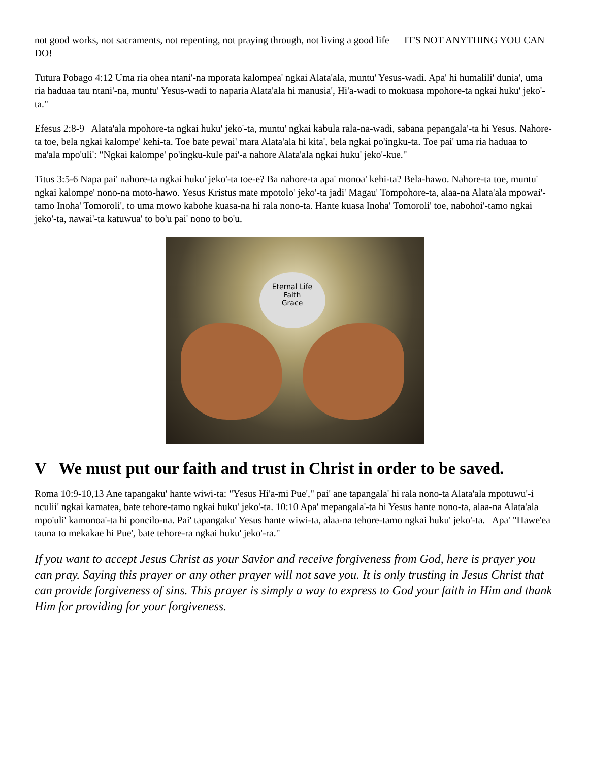not good works, not sacraments, not repenting, not praying through, not living a good life — IT'S NOT ANYTHING YOU CAN DO!
Tutura Pobago 4:12 Uma ria ohea ntani'-na mporata kalompea' ngkai Alata'ala, muntu' Yesus-wadi. Apa' hi humalili' dunia', uma ria haduaa tau ntani'-na, muntu' Yesus-wadi to naparia Alata'ala hi manusia', Hi'a-wadi to mokuasa mpohore-ta ngkai huku' jeko'-ta."
Efesus 2:8-9 Alata'ala mpohore-ta ngkai huku' jeko'-ta, muntu' ngkai kabula rala-na-wadi, sabana pepangala'-ta hi Yesus. Nahore-ta toe, bela ngkai kalompe' kehi-ta. Toe bate pewai' mara Alata'ala hi kita', bela ngkai po'ingku-ta. Toe pai' uma ria haduaa to ma'ala mpo'uli': "Ngkai kalompe' po'ingku-kule pai'-a nahore Alata'ala ngkai huku' jeko'-kue."
Titus 3:5-6 Napa pai' nahore-ta ngkai huku' jeko'-ta toe-e? Ba nahore-ta apa' monoa' kehi-ta? Bela-hawo. Nahore-ta toe, muntu' ngkai kalompe' nono-na moto-hawo. Yesus Kristus mate mpotolo' jeko'-ta jadi' Magau' Tompohore-ta, alaa-na Alata'ala mpowai'-tamo Inoha' Tomoroli', to uma mowo kabohe kuasa-na hi rala nono-ta. Hante kuasa Inoha' Tomoroli' toe, nabohoi'-tamo ngkai jeko'-ta, nawai'-ta katuwua' to bo'u pai' nono to bo'u.
Eternal Life
Faith
Grace
V We must put our faith and trust in Christ in order to be saved.
Roma 10:9-10,13 Ane tapangaku' hante wiwi-ta: "Yesus Hi'a-mi Pue'," pai' ane tapangala' hi rala nono-ta Alata'ala mpotuwu'-i nculii' ngkai kamatea, bate tehore-tamo ngkai huku' jeko'-ta. 10:10 Apa' mepangala'-ta hi Yesus hante nono-ta, alaa-na Alata'ala mpo'uli' kamonoa'-ta hi poncilo-na. Pai' tapangaku' Yesus hante wiwi-ta, alaa-na tehore-tamo ngkai huku' jeko'-ta. Apa' "Hawe'ea tauna to mekakae hi Pue', bate tehore-ra ngkai huku' jeko'-ra."
If you want to accept Jesus Christ as your Savior and receive forgiveness from God, here is prayer you can pray. Saying this prayer or any other prayer will not save you. It is only trusting in Jesus Christ that can provide forgiveness of sins. This prayer is simply a way to express to God your faith in Him and thank Him for providing for your forgiveness.